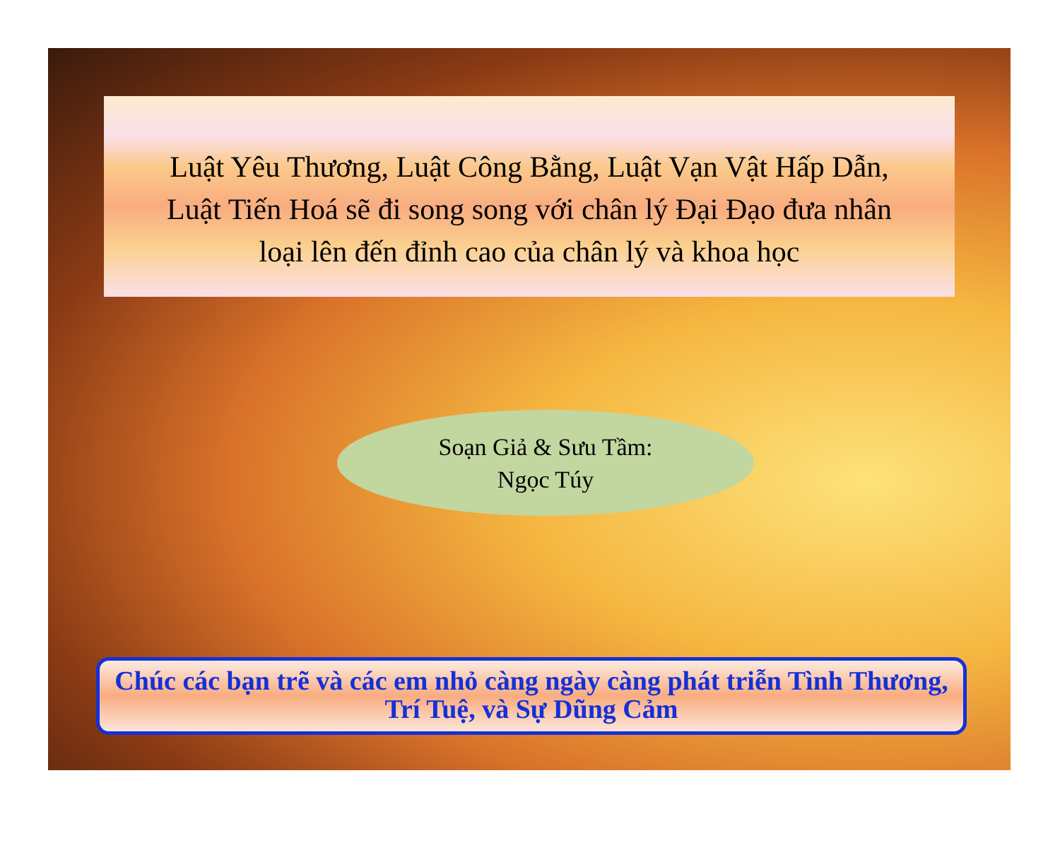Luật Yêu Thương, Luật Công Bằng, Luật Vạn Vật Hấp Dẫn,
Luật Tiến Hoá sẽ đi song song với chân lý Đại Đạo đưa nhân
loại lên đến đỉnh cao của chân lý và khoa học
Soạn Giả & Sưu Tầm:
Ngọc Túy
Chúc các bạn trẽ và các em nhỏ càng ngày càng phát triễn Tình Thương, Trí Tuệ, và Sự Dũng Cảm